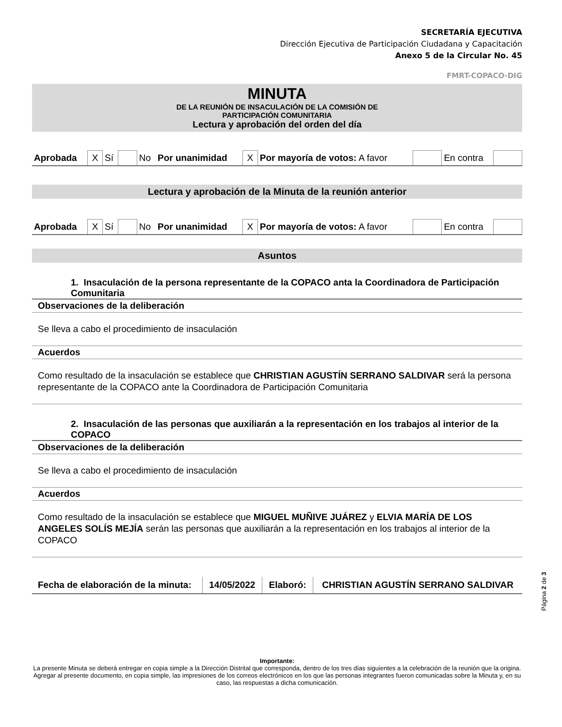SECRETARÍA EJECUTIVA
Dirección Ejecutiva de Participación Ciudadana y Capacitación
Anexo 5 de la Circular No. 45
FMRT-COPACO-DIG
MINUTA
DE LA REUNIÓN DE INSACULACIÓN DE LA COMISIÓN DE
PARTICIPACIÓN COMUNITARIA
Lectura y aprobación del orden del día
| Aprobada | X | Sí | | No | Por unanimidad | X | Por mayoría de votos: A favor | | En contra | |
Lectura y aprobación de la Minuta de la reunión anterior
| Aprobada | X | Sí | | No | Por unanimidad | X | Por mayoría de votos: A favor | | En contra | |
Asuntos
1. Insaculación de la persona representante de la COPACO anta la Coordinadora de Participación Comunitaria
Observaciones de la deliberación
Se lleva a cabo el procedimiento de insaculación
Acuerdos
Como resultado de la insaculación se establece que CHRISTIAN AGUSTÍN SERRANO SALDIVAR será la persona representante de la COPACO ante la Coordinadora de Participación Comunitaria
2. Insaculación de las personas que auxiliarán a la representación en los trabajos al interior de la COPACO
Observaciones de la deliberación
Se lleva a cabo el procedimiento de insaculación
Acuerdos
Como resultado de la insaculación se establece que MIGUEL MUÑIVE JUÁREZ y ELVIA MARÍA DE LOS ANGELES SOLÍS MEJÍA serán las personas que auxiliarán a la representación en los trabajos al interior de la COPACO
| Fecha de elaboración de la minuta: | 14/05/2022 | Elaboró: | CHRISTIAN AGUSTÍN SERRANO SALDIVAR |
Importante:
La presente Minuta se deberá entregar en copia simple a la Dirección Distrital que corresponda, dentro de los tres días siguientes a la celebración de la reunión que la origina. Agregar al presente documento, en copia simple, las impresiones de los correos electrónicos en los que las personas integrantes fueron comunicadas sobre la Minuta y, en su caso, las respuestas a dicha comunicación.
Página 2 de 3